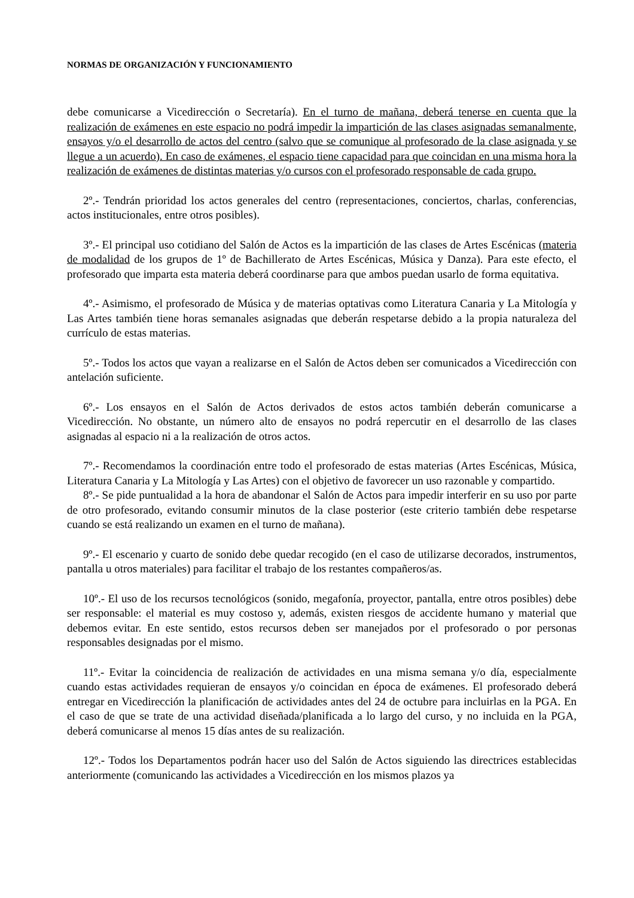NORMAS DE ORGANIZACIÓN Y FUNCIONAMIENTO
debe comunicarse a Vicedirección o Secretaría). En el turno de mañana, deberá tenerse en cuenta que la realización de exámenes en este espacio no podrá impedir la impartición de las clases asignadas semanalmente, ensayos y/o el desarrollo de actos del centro (salvo que se comunique al profesorado de la clase asignada y se llegue a un acuerdo). En caso de exámenes, el espacio tiene capacidad para que coincidan en una misma hora la realización de exámenes de distintas materias y/o cursos con el profesorado responsable de cada grupo.
2º.- Tendrán prioridad los actos generales del centro (representaciones, conciertos, charlas, conferencias, actos institucionales, entre otros posibles).
3º.- El principal uso cotidiano del Salón de Actos es la impartición de las clases de Artes Escénicas (materia de modalidad de los grupos de 1º de Bachillerato de Artes Escénicas, Música y Danza). Para este efecto, el profesorado que imparta esta materia deberá coordinarse para que ambos puedan usarlo de forma equitativa.
4º.- Asimismo, el profesorado de Música y de materias optativas como Literatura Canaria y La Mitología y Las Artes también tiene horas semanales asignadas que deberán respetarse debido a la propia naturaleza del currículo de estas materias.
5º.- Todos los actos que vayan a realizarse en el Salón de Actos deben ser comunicados a Vicedirección con antelación suficiente.
6º.- Los ensayos en el Salón de Actos derivados de estos actos también deberán comunicarse a Vicedirección. No obstante, un número alto de ensayos no podrá repercutir en el desarrollo de las clases asignadas al espacio ni a la realización de otros actos.
7º.- Recomendamos la coordinación entre todo el profesorado de estas materias (Artes Escénicas, Música, Literatura Canaria y La Mitología y Las Artes) con el objetivo de favorecer un uso razonable y compartido.
8º.- Se pide puntualidad a la hora de abandonar el Salón de Actos para impedir interferir en su uso por parte de otro profesorado, evitando consumir minutos de la clase posterior (este criterio también debe respetarse cuando se está realizando un examen en el turno de mañana).
9º.- El escenario y cuarto de sonido debe quedar recogido (en el caso de utilizarse decorados, instrumentos, pantalla u otros materiales) para facilitar el trabajo de los restantes compañeros/as.
10º.- El uso de los recursos tecnológicos (sonido, megafonía, proyector, pantalla, entre otros posibles) debe ser responsable: el material es muy costoso y, además, existen riesgos de accidente humano y material que debemos evitar. En este sentido, estos recursos deben ser manejados por el profesorado o por personas responsables designadas por el mismo.
11º.- Evitar la coincidencia de realización de actividades en una misma semana y/o día, especialmente cuando estas actividades requieran de ensayos y/o coincidan en época de exámenes. El profesorado deberá entregar en Vicedirección la planificación de actividades antes del 24 de octubre para incluirlas en la PGA. En el caso de que se trate de una actividad diseñada/planificada a lo largo del curso, y no incluida en la PGA, deberá comunicarse al menos 15 días antes de su realización.
12º.- Todos los Departamentos podrán hacer uso del Salón de Actos siguiendo las directrices establecidas anteriormente (comunicando las actividades a Vicedirección en los mismos plazos ya